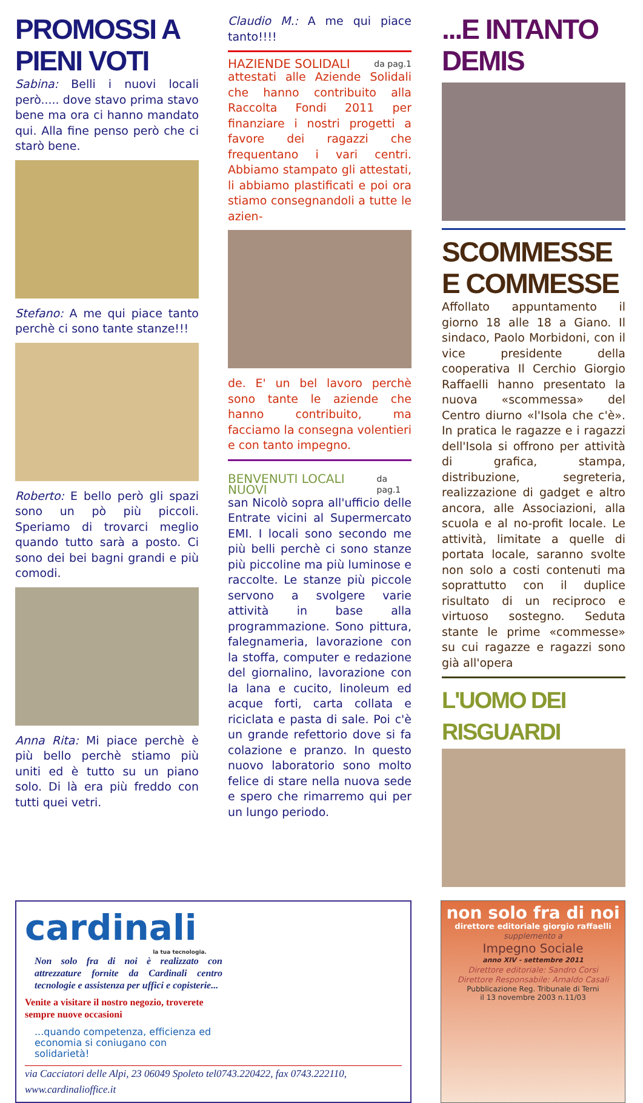PROMOSSI A PIENI VOTI
Sabina: Belli i nuovi locali però..... dove stavo prima stavo bene ma ora ci hanno mandato qui. Alla fine penso però che ci starò bene.
Stefano: A me qui piace tanto perchè ci sono tante stanze!!!
Roberto: E bello però gli spazi sono un pò più piccoli. Speriamo di trovarci meglio quando tutto sarà a posto. Ci sono dei bei bagni grandi e più comodi.
Anna Rita: Mi piace perchè è più bello perchè stiamo più uniti ed è tutto su un piano solo. Di là era più freddo con tutti quei vetri.
Claudio M.: A me qui piace tanto!!!!
HAZIENDE SOLIDALI da pag.1
attestati alle Aziende Solidali che hanno contribuito alla Raccolta Fondi 2011 per finanziare i nostri progetti a favore dei ragazzi che frequentano i vari centri. Abbiamo stampato gli attestati, li abbiamo plastificati e poi ora stiamo consegnandoli a tutte le azien-
de. E' un bel lavoro perchè sono tante le aziende che hanno contribuito, ma facciamo la consegna volentieri e con tanto impegno.
BENVENUTI LOCALI NUOVI da pag.1
san Nicolò sopra all'ufficio delle Entrate vicini al Supermercato EMI. I locali sono secondo me più belli perchè ci sono stanze più piccoline ma più luminose e raccolte. Le stanze più piccole servono a svolgere varie attività in base alla programmazione. Sono pittura, falegnameria, lavorazione con la stoffa, computer e redazione del giornalino, lavorazione con la lana e cucito, linoleum ed acque forti, carta collata e riciclata e pasta di sale. Poi c'è un grande refettorio dove si fa colazione e pranzo. In questo nuovo laboratorio sono molto felice di stare nella nuova sede e spero che rimarremo qui per un lungo periodo.
...E INTANTO DEMIS
SCOMMESSE E COMMESSE
Affollato appuntamento il giorno 18 alle 18 a Giano. Il sindaco, Paolo Morbidoni, con il vice presidente della cooperativa Il Cerchio Giorgio Raffaelli hanno presentato la nuova «scommessa» del Centro diurno «l'Isola che c'è». In pratica le ragazze e i ragazzi dell'Isola si offrono per attività di grafica, stampa, distribuzione, segreteria, realizzazione di gadget e altro ancora, alle Associazioni, alla scuola e al no-profit locale. Le attività, limitate a quelle di portata locale, saranno svolte non solo a costi contenuti ma soprattutto con il duplice risultato di un reciproco e virtuoso sostegno. Seduta stante le prime «commesse» su cui ragazze e ragazzi sono già all'opera
L'UOMO DEI RISGUARDI
cardinali
la tua tecnologia.
Non solo fra di noi è realizzato con attrezzature fornite da Cardinali centro tecnologie e assistenza per uffici e copisterie...
Venite a visitare il nostro negozio, troverete sempre nuove occasioni
...quando competenza, efficienza ed economia si coniugano con solidarietà!
via Cacciatori delle Alpi, 23 06049 Spoleto tel0743.220422, fax 0743.222110, www.cardinalioffice.it
non solo fra di noi
direttore editoriale giorgio raffaelli
supplemento a
Impegno Sociale
anno XIV - settembre 2011
Direttore editoriale: Sandro Corsi
Direttore Responsabile: Arnaldo Casali
Pubblicazione Reg. Tribunale di Terni
il 13 novembre 2003 n.11/03